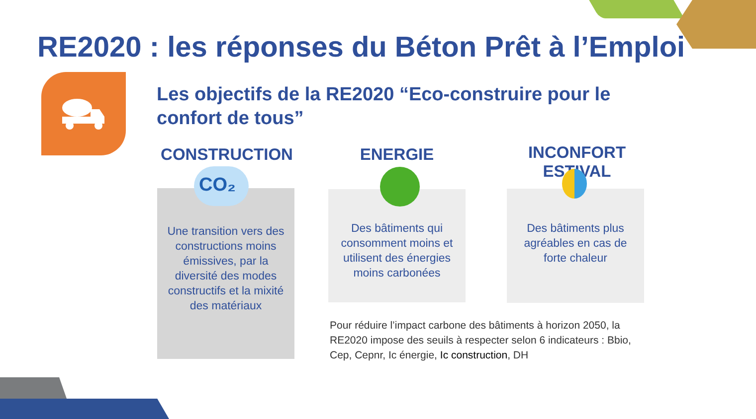RE2020 : les réponses du Béton Prêt à l’Emploi
Les objectifs de la RE2020 “Eco-construire pour le confort de tous”
CONSTRUCTION ENERGIE INCONFORT ESTIVAL
CO₂
Une transition vers des constructions moins émissives, par la diversité des modes constructifs et la mixité des matériaux
Des bâtiments qui consomment moins et utilisent des énergies moins carbonées
Des bâtiments plus agréables en cas de forte chaleur
Pour réduire l’impact carbone des bâtiments à horizon 2050, la RE2020 impose des seuils à respecter selon 6 indicateurs : Bbio, Cep, Cepnr, Ic énergie, Ic construction, DH